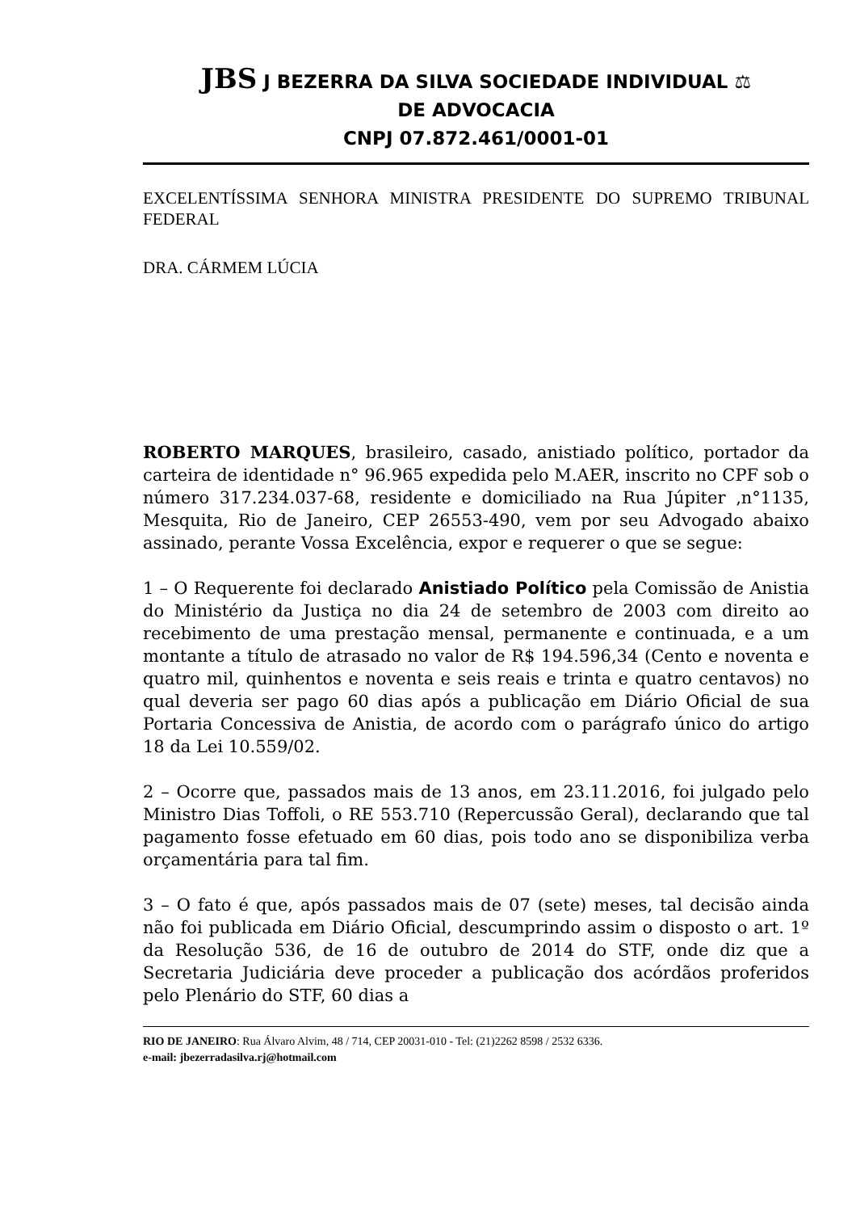JBS J BEZERRA DA SILVA SOCIEDADE INDIVIDUAL ⚖
DE ADVOCACIA
CNPJ 07.872.461/0001-01
EXCELENTÍSSIMA SENHORA MINISTRA PRESIDENTE DO SUPREMO TRIBUNAL FEDERAL
DRA. CÁRMEM LÚCIA
ROBERTO MARQUES, brasileiro, casado, anistiado político, portador da carteira de identidade n° 96.965 expedida pelo M.AER, inscrito no CPF sob o número 317.234.037-68, residente e domiciliado na Rua Júpiter ,n°1135, Mesquita, Rio de Janeiro, CEP 26553-490, vem por seu Advogado abaixo assinado, perante Vossa Excelência, expor e requerer o que se segue:
1 – O Requerente foi declarado Anistiado Político pela Comissão de Anistia do Ministério da Justiça no dia 24 de setembro de 2003 com direito ao recebimento de uma prestação mensal, permanente e continuada, e a um montante a título de atrasado no valor de R$ 194.596,34 (Cento e noventa e quatro mil, quinhentos e noventa e seis reais e trinta e quatro centavos) no qual deveria ser pago 60 dias após a publicação em Diário Oficial de sua Portaria Concessiva de Anistia, de acordo com o parágrafo único do artigo 18 da Lei 10.559/02.
2 – Ocorre que, passados mais de 13 anos, em 23.11.2016, foi julgado pelo Ministro Dias Toffoli, o RE 553.710 (Repercussão Geral), declarando que tal pagamento fosse efetuado em 60 dias, pois todo ano se disponibiliza verba orçamentária para tal fim.
3 – O fato é que, após passados mais de 07 (sete) meses, tal decisão ainda não foi publicada em Diário Oficial, descumprindo assim o disposto o art. 1º da Resolução 536, de 16 de outubro de 2014 do STF, onde diz que a Secretaria Judiciária deve proceder a publicação dos acórdãos proferidos pelo Plenário do STF, 60 dias a
RIO DE JANEIRO: Rua Álvaro Alvim, 48 / 714, CEP 20031-010 - Tel: (21)2262 8598 / 2532 6336.
e-mail: jbezerradasilva.rj@hotmail.com